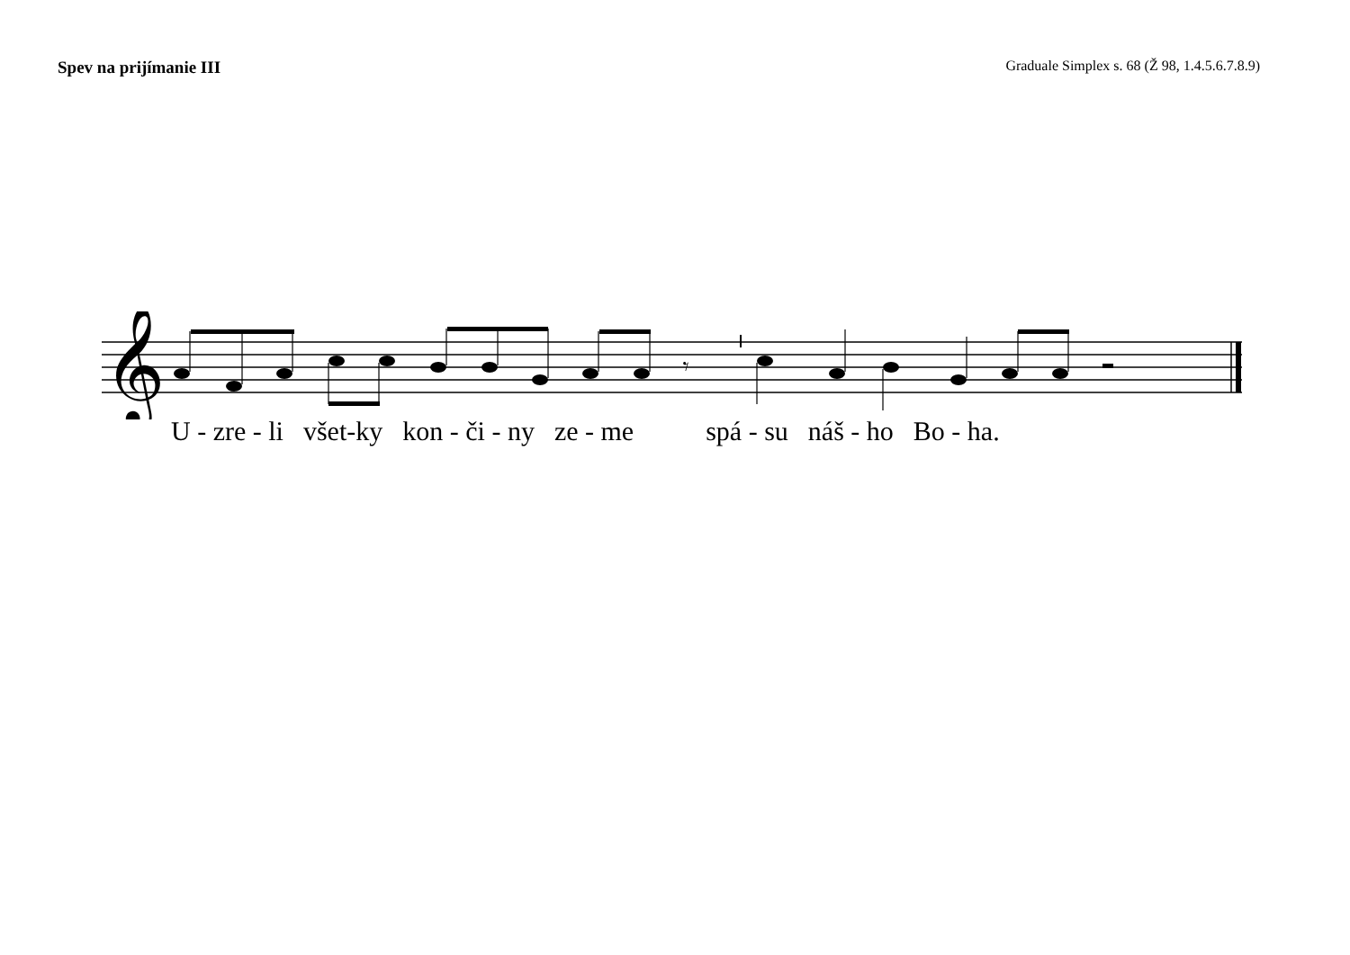Spev na prijímanie III
Graduale Simplex s. 68 (Ž 98, 1.4.5.6.7.8.9)
𝄞
𝄾
U - zre - li všet-ky kon - či - ny ze - me spá - su náš - ho Bo - ha.